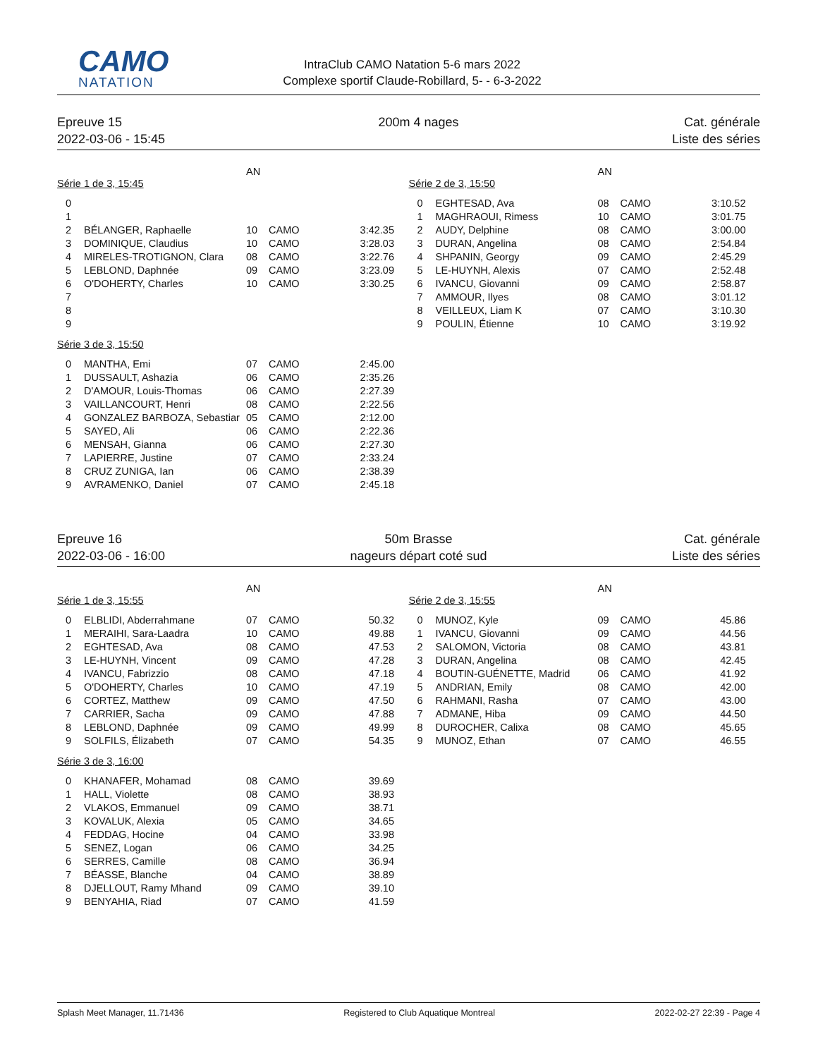CAMO
NATATION
IntraClub CAMO Natation 5-6 mars 2022
Complexe sportif Claude-Robillard, 5- - 6-3-2022
Epreuve 15
2022-03-06 - 15:45
200m 4 nages
Cat. générale
Liste des séries
| | | AN | | |
| --- | --- | --- | --- | --- |
| Série 1 de 3, 15:45 | | | | |
| 0 | | | | |
| 1 | | | | |
| 2 | BÉLANGER, Raphaelle | 10 | CAMO | 3:42.35 |
| 3 | DOMINIQUE, Claudius | 10 | CAMO | 3:28.03 |
| 4 | MIRELES-TROTIGNON, Clara | 08 | CAMO | 3:22.76 |
| 5 | LEBLOND, Daphnée | 09 | CAMO | 3:23.09 |
| 6 | O'DOHERTY, Charles | 10 | CAMO | 3:30.25 |
| 7 | | | | |
| 8 | | | | |
| 9 | | | | |
| Série 3 de 3, 15:50 | | | | |
| 0 | MANTHA, Emi | 07 | CAMO | 2:45.00 |
| 1 | DUSSAULT, Ashazia | 06 | CAMO | 2:35.26 |
| 2 | D'AMOUR, Louis-Thomas | 06 | CAMO | 2:27.39 |
| 3 | VAILLANCOURT, Henri | 08 | CAMO | 2:22.56 |
| 4 | GONZALEZ BARBOZA, Sebastiar | 05 | CAMO | 2:12.00 |
| 5 | SAYED, Ali | 06 | CAMO | 2:22.36 |
| 6 | MENSAH, Gianna | 06 | CAMO | 2:27.30 |
| 7 | LAPIERRE, Justine | 07 | CAMO | 2:33.24 |
| 8 | CRUZ ZUNIGA, Ian | 06 | CAMO | 2:38.39 |
| 9 | AVRAMENKO, Daniel | 07 | CAMO | 2:45.18 |
| | | AN | | |
| --- | --- | --- | --- | --- |
| Série 2 de 3, 15:50 | | | | |
| 0 | EGHTESAD, Ava | 08 | CAMO | 3:10.52 |
| 1 | MAGHRAOUI, Rimess | 10 | CAMO | 3:01.75 |
| 2 | AUDY, Delphine | 08 | CAMO | 3:00.00 |
| 3 | DURAN, Angelina | 08 | CAMO | 2:54.84 |
| 4 | SHPANIN, Georgy | 09 | CAMO | 2:45.29 |
| 5 | LE-HUYNH, Alexis | 07 | CAMO | 2:52.48 |
| 6 | IVANCU, Giovanni | 09 | CAMO | 2:58.87 |
| 7 | AMMOUR, Ilyes | 08 | CAMO | 3:01.12 |
| 8 | VEILLEUX, Liam K | 07 | CAMO | 3:10.30 |
| 9 | POULIN, Étienne | 10 | CAMO | 3:19.92 |
Epreuve 16
2022-03-06 - 16:00
50m Brasse
nageurs départ coté sud
Cat. générale
Liste des séries
| | | AN | | |
| --- | --- | --- | --- | --- |
| Série 1 de 3, 15:55 | | | | |
| 0 | ELBLIDI, Abderrahmane | 07 | CAMO | 50.32 |
| 1 | MERAIHI, Sara-Laadra | 10 | CAMO | 49.88 |
| 2 | EGHTESAD, Ava | 08 | CAMO | 47.53 |
| 3 | LE-HUYNH, Vincent | 09 | CAMO | 47.28 |
| 4 | IVANCU, Fabrizzio | 08 | CAMO | 47.18 |
| 5 | O'DOHERTY, Charles | 10 | CAMO | 47.19 |
| 6 | CORTEZ, Matthew | 09 | CAMO | 47.50 |
| 7 | CARRIER, Sacha | 09 | CAMO | 47.88 |
| 8 | LEBLOND, Daphnée | 09 | CAMO | 49.99 |
| 9 | SOLFILS, Élizabeth | 07 | CAMO | 54.35 |
| Série 3 de 3, 16:00 | | | | |
| 0 | KHANAFER, Mohamad | 08 | CAMO | 39.69 |
| 1 | HALL, Violette | 08 | CAMO | 38.93 |
| 2 | VLAKOS, Emmanuel | 09 | CAMO | 38.71 |
| 3 | KOVALUK, Alexia | 05 | CAMO | 34.65 |
| 4 | FEDDAG, Hocine | 04 | CAMO | 33.98 |
| 5 | SENEZ, Logan | 06 | CAMO | 34.25 |
| 6 | SERRES, Camille | 08 | CAMO | 36.94 |
| 7 | BÉASSE, Blanche | 04 | CAMO | 38.89 |
| 8 | DJELLOUT, Ramy Mhand | 09 | CAMO | 39.10 |
| 9 | BENYAHIA, Riad | 07 | CAMO | 41.59 |
| | | AN | | |
| --- | --- | --- | --- | --- |
| Série 2 de 3, 15:55 | | | | |
| 0 | MUNOZ, Kyle | 09 | CAMO | 45.86 |
| 1 | IVANCU, Giovanni | 09 | CAMO | 44.56 |
| 2 | SALOMON, Victoria | 08 | CAMO | 43.81 |
| 3 | DURAN, Angelina | 08 | CAMO | 42.45 |
| 4 | BOUTIN-GUÉNETTE, Madrid | 06 | CAMO | 41.92 |
| 5 | ANDRIAN, Emily | 08 | CAMO | 42.00 |
| 6 | RAHMANI, Rasha | 07 | CAMO | 43.00 |
| 7 | ADMANE, Hiba | 09 | CAMO | 44.50 |
| 8 | DUROCHER, Calixa | 08 | CAMO | 45.65 |
| 9 | MUNOZ, Ethan | 07 | CAMO | 46.55 |
Splash Meet Manager, 11.71436 Registered to Club Aquatique Montreal 2022-02-27 22:39 - Page 4